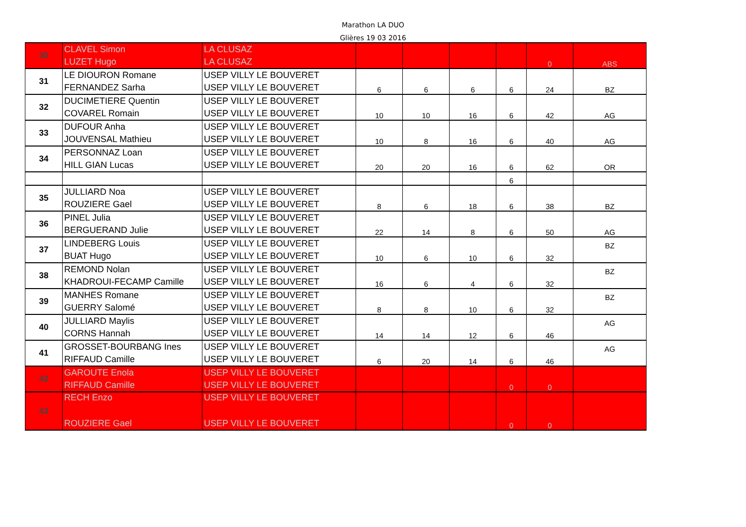Marathon LA DUO
Glières 19 03 2016
| 30 | CLAVEL Simon | LA CLUSAZ | | | | | | |
| | LUZET Hugo | LA CLUSAZ | | | | | 0 | ABS |
| 31 | LE DIOURON Romane | USEP VILLY LE BOUVERET | | | | | | |
| | FERNANDEZ Sarha | USEP VILLY LE BOUVERET | 6 | 6 | 6 | 6 | 24 | BZ |
| 32 | DUCIMETIERE Quentin | USEP VILLY LE BOUVERET | | | | | | |
| | COVAREL Romain | USEP VILLY LE BOUVERET | 10 | 10 | 16 | 6 | 42 | AG |
| 33 | DUFOUR Anha | USEP VILLY LE BOUVERET | | | | | | |
| | JOUVENSAL Mathieu | USEP VILLY LE BOUVERET | 10 | 8 | 16 | 6 | 40 | AG |
| 34 | PERSONNAZ Loan | USEP VILLY LE BOUVERET | | | | | | |
| | HILL GIAN Lucas | USEP VILLY LE BOUVERET | 20 | 20 | 16 | 6 | 62 | OR |
| | | | | | | 6 | | |
| 35 | JULLIARD Noa | USEP VILLY LE BOUVERET | | | | | | |
| | ROUZIERE Gael | USEP VILLY LE BOUVERET | 8 | 6 | 18 | 6 | 38 | BZ |
| 36 | PINEL Julia | USEP VILLY LE BOUVERET | | | | | | |
| | BERGUERAND Julie | USEP VILLY LE BOUVERET | 22 | 14 | 8 | 6 | 50 | AG |
| 37 | LINDEBERG Louis | USEP VILLY LE BOUVERET | | | | | | BZ |
| | BUAT Hugo | USEP VILLY LE BOUVERET | 10 | 6 | 10 | 6 | 32 | |
| 38 | REMOND Nolan | USEP VILLY LE BOUVERET | | | | | | BZ |
| | KHADROUI-FECAMP Camille | USEP VILLY LE BOUVERET | 16 | 6 | 4 | 6 | 32 | |
| 39 | MANHES Romane | USEP VILLY LE BOUVERET | | | | | | BZ |
| | GUERRY Salomé | USEP VILLY LE BOUVERET | 8 | 8 | 10 | 6 | 32 | |
| 40 | JULLIARD Maylis | USEP VILLY LE BOUVERET | | | | | | AG |
| | CORNS Hannah | USEP VILLY LE BOUVERET | 14 | 14 | 12 | 6 | 46 | |
| 41 | GROSSET-BOURBANG Ines | USEP VILLY LE BOUVERET | | | | | | AG |
| | RIFFAUD Camille | USEP VILLY LE BOUVERET | 6 | 20 | 14 | 6 | 46 | |
| 42 | GAROUTE Enola | USEP VILLY LE BOUVERET | | | | | | |
| | RIFFAUD Camille | USEP VILLY LE BOUVERET | | | | 0 | 0 | |
| 43 | RECH Enzo | USEP VILLY LE BOUVERET | | | | | | |
| | ROUZIERE Gael | USEP VILLY LE BOUVERET | | | | 0 | 0 | |